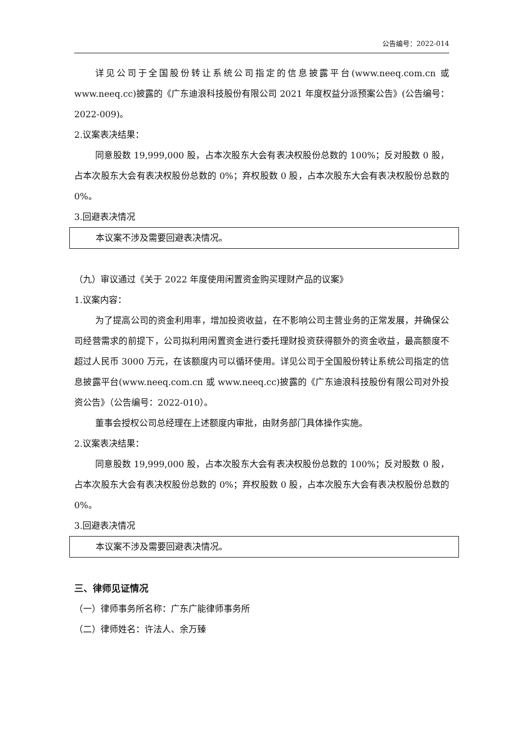公告编号：2022-014
详见公司于全国股份转让系统公司指定的信息披露平台(www.neeq.com.cn 或 www.neeq.cc)披露的《广东迪浪科技股份有限公司 2021 年度权益分派预案公告》(公告编号：2022-009)。
2.议案表决结果：
同意股数 19,999,000 股，占本次股东大会有表决权股份总数的 100%；反对股数 0 股，占本次股东大会有表决权股份总数的 0%；弃权股数 0 股，占本次股东大会有表决权股份总数的 0%。
3.回避表决情况
本议案不涉及需要回避表决情况。
（九）审议通过《关于 2022 年度使用闲置资金购买理财产品的议案》
1.议案内容：
为了提高公司的资金利用率，增加投资收益，在不影响公司主营业务的正常发展，并确保公司经营需求的前提下，公司拟利用闲置资金进行委托理财投资获得额外的资金收益，最高额度不超过人民币 3000 万元，在该额度内可以循环使用。详见公司于全国股份转让系统公司指定的信息披露平台(www.neeq.com.cn 或 www.neeq.cc)披露的《广东迪浪科技股份有限公司对外投资公告》（公告编号：2022-010）。
董事会授权公司总经理在上述额度内审批，由财务部门具体操作实施。
2.议案表决结果：
同意股数 19,999,000 股，占本次股东大会有表决权股份总数的 100%；反对股数 0 股，占本次股东大会有表决权股份总数的 0%；弃权股数 0 股，占本次股东大会有表决权股份总数的 0%。
3.回避表决情况
本议案不涉及需要回避表决情况。
三、律师见证情况
（一）律师事务所名称：广东广能律师事务所
（二）律师姓名：许法人、余万臻